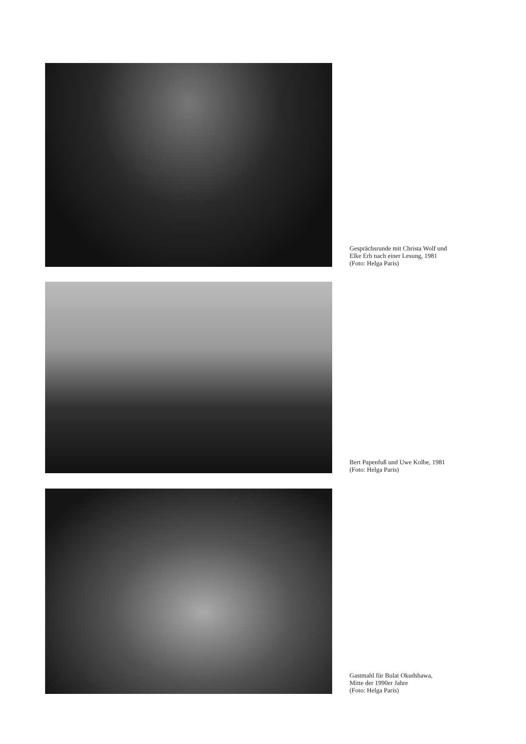Gesprächsrunde mit Christa Wolf und
Elke Erb nach einer Lesung, 1981
(Foto: Helga Paris)
Bert Papenfuß und Uwe Kolbe, 1981
(Foto: Helga Paris)
Gastmahl für Bulat Okudshawa,
Mitte der 1990er Jahre
(Foto: Helga Paris)